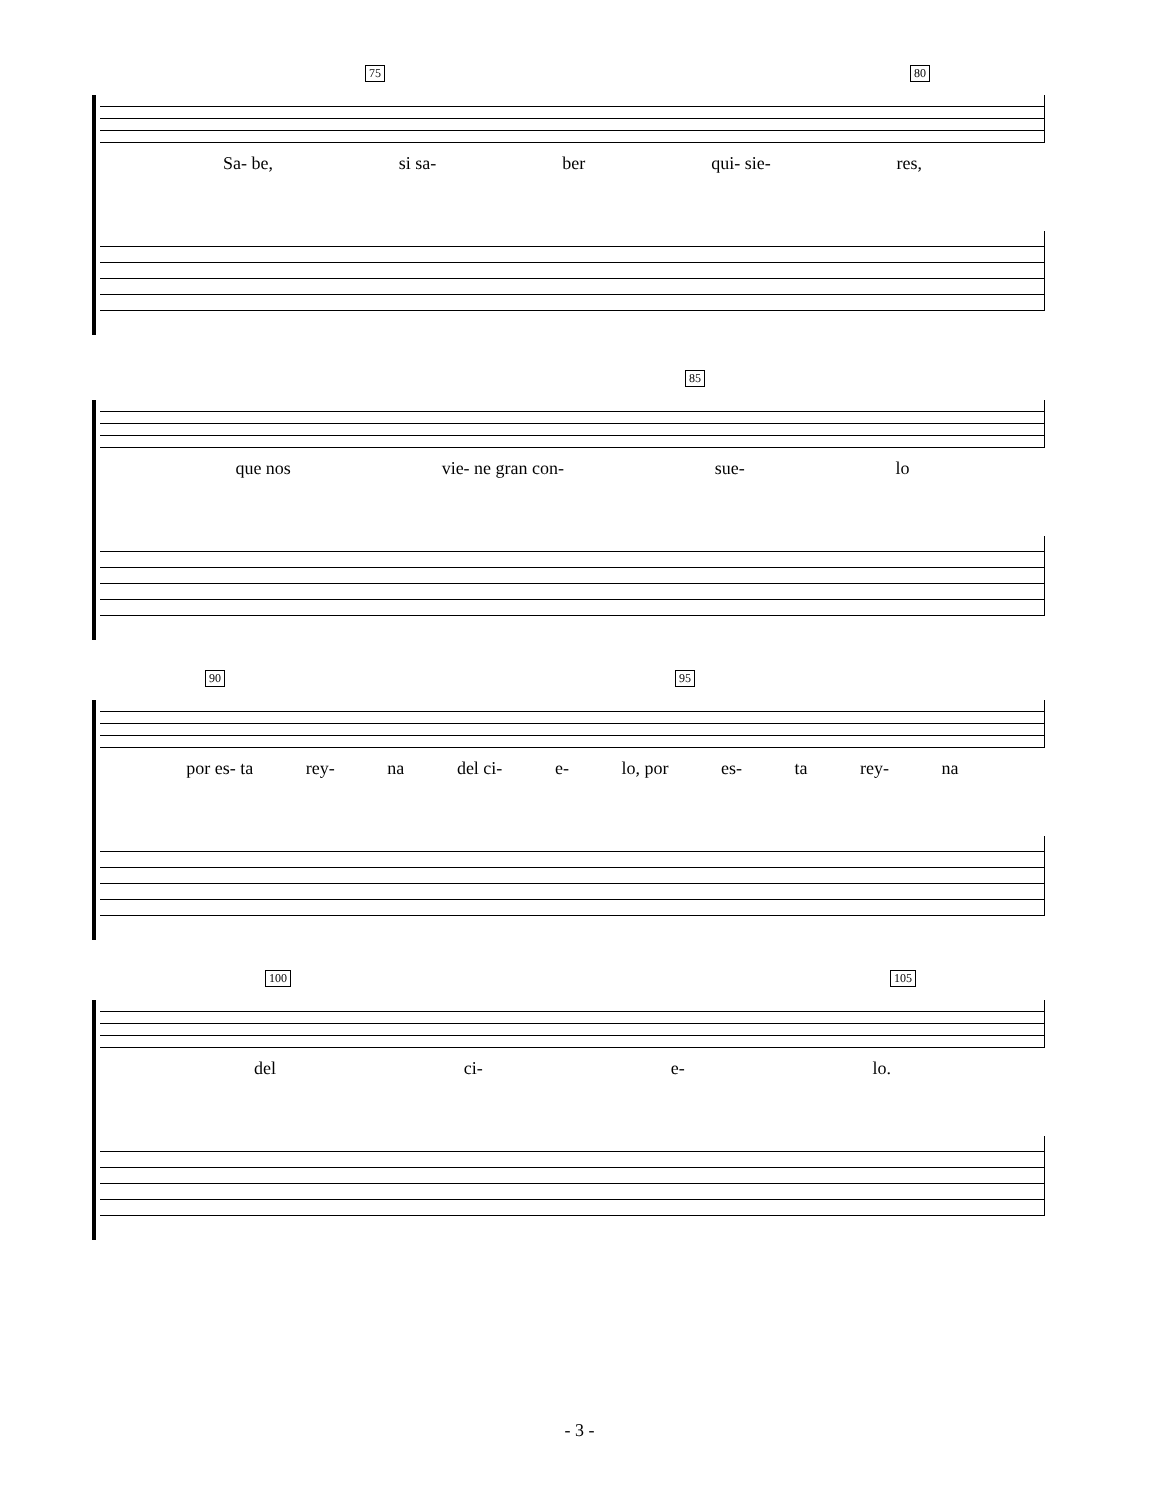75 80
Sa- be, si sa- ber qui- sie- res,
85
que nos vie- ne gran con- sue- lo
90 95
por es- ta rey- na del ci- e- lo, por es- ta rey- na
100 105
del ci- e- lo.
- 3 -